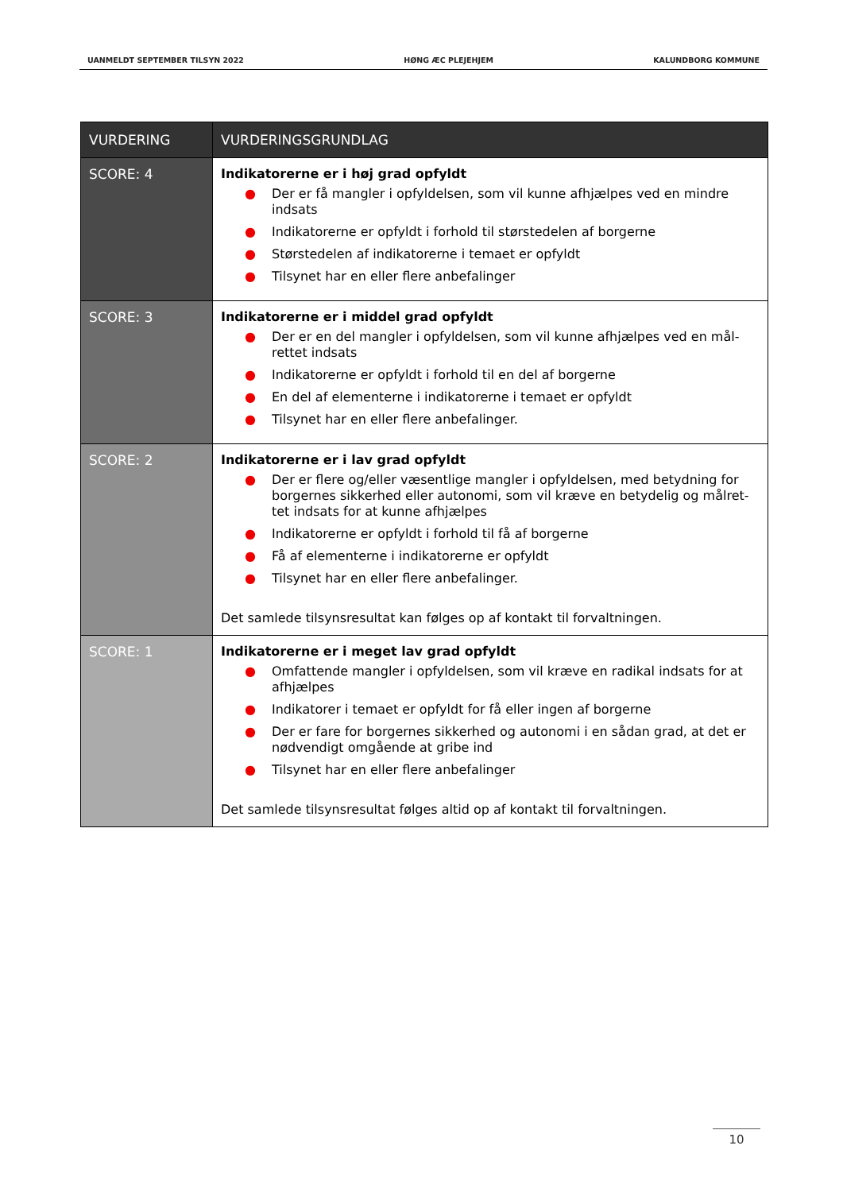UANMELDT SEPTEMBER TILSYN 2022 HØNG ÆC PLEJEHJEM KALUNDBORG KOMMUNE
| VURDERING | VURDERINGSGRUNDLAG |
| --- | --- |
| SCORE: 4 | Indikatorerne er i høj grad opfyldt ● Der er få mangler i opfyldelsen, som vil kunne afhjælpes ved en mindre indsats ● Indikatorerne er opfyldt i forhold til størstedelen af borgerne ● Størstedelen af indikatorerne i temaet er opfyldt ● Tilsynet har en eller flere anbefalinger |
| SCORE: 3 | Indikatorerne er i middel grad opfyldt ● Der er en del mangler i opfyldelsen, som vil kunne afhjælpes ved en mål-rettet indsats ● Indikatorerne er opfyldt i forhold til en del af borgerne ● En del af elementerne i indikatorerne i temaet er opfyldt ● Tilsynet har en eller flere anbefalinger. |
| SCORE: 2 | Indikatorerne er i lav grad opfyldt ● Der er flere og/eller væsentlige mangler i opfyldelsen, med betydning for borgernes sikkerhed eller autonomi, som vil kræve en betydelig og målret-tet indsats for at kunne afhjælpes ● Indikatorerne er opfyldt i forhold til få af borgerne ● Få af elementerne i indikatorerne er opfyldt ● Tilsynet har en eller flere anbefalinger. Det samlede tilsynsresultat kan følges op af kontakt til forvaltningen. |
| SCORE: 1 | Indikatorerne er i meget lav grad opfyldt ● Omfattende mangler i opfyldelsen, som vil kræve en radikal indsats for at afhjælpes ● Indikatorer i temaet er opfyldt for få eller ingen af borgerne ● Der er fare for borgernes sikkerhed og autonomi i en sådan grad, at det er nødvendigt omgående at gribe ind ● Tilsynet har en eller flere anbefalinger Det samlede tilsynsresultat følges altid op af kontakt til forvaltningen. |
10